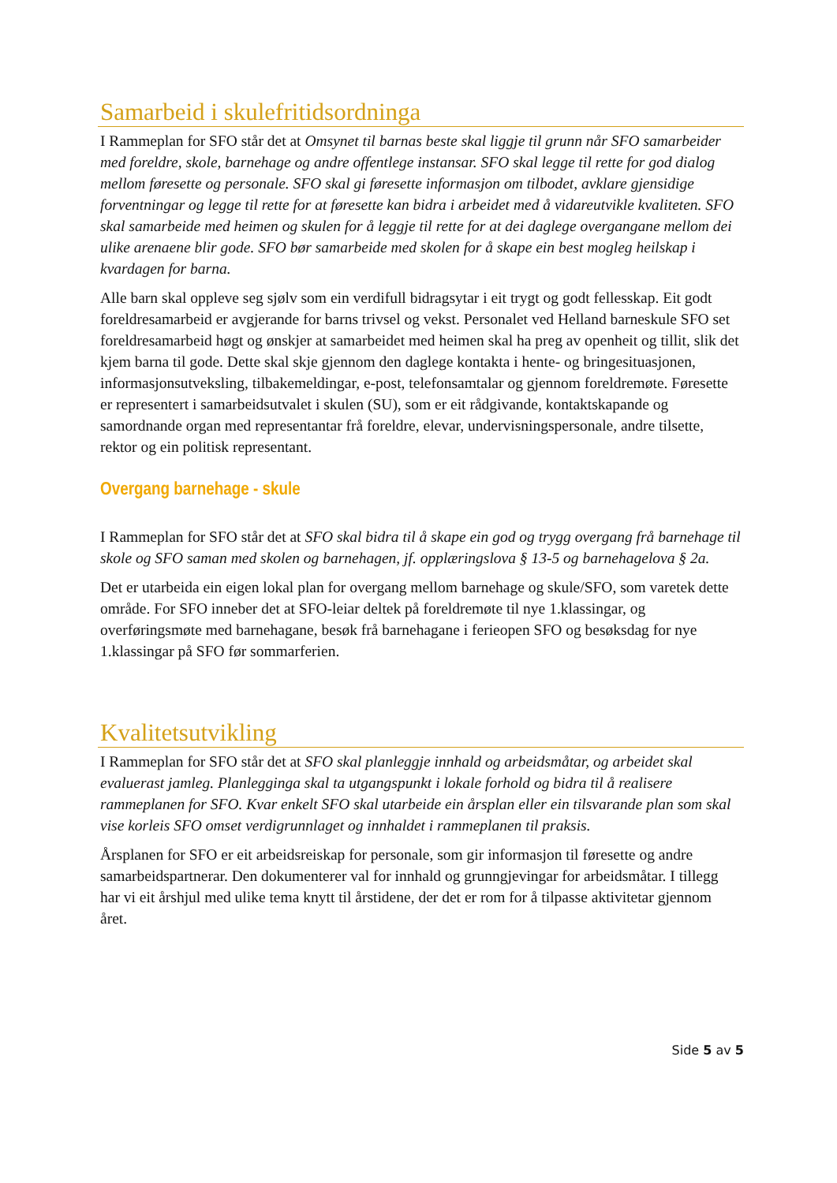Samarbeid i skulefritidsordninga
I Rammeplan for SFO står det at Omsynet til barnas beste skal liggje til grunn når SFO samarbeider med foreldre, skole, barnehage og andre offentlege instansar. SFO skal legge til rette for god dialog mellom føresette og personale. SFO skal gi føresette informasjon om tilbodet, avklare gjensidige forventningar og legge til rette for at føresette kan bidra i arbeidet med å vidareutvikle kvaliteten. SFO skal samarbeide med heimen og skulen for å leggje til rette for at dei daglege overgangane mellom dei ulike arenaene blir gode. SFO bør samarbeide med skolen for å skape ein best mogleg heilskap i kvardagen for barna.
Alle barn skal oppleve seg sjølv som ein verdifull bidragsytar i eit trygt og godt fellesskap. Eit godt foreldresamarbeid er avgjerande for barns trivsel og vekst. Personalet ved Helland barneskule SFO set foreldresamarbeid høgt og ønskjer at samarbeidet med heimen skal ha preg av openheit og tillit, slik det kjem barna til gode. Dette skal skje gjennom den daglege kontakta i hente- og bringesituasjonen, informasjonsutveksling, tilbakemeldingar, e-post, telefonsamtalar og gjennom foreldremøte. Føresette er representert i samarbeidsutvalet i skulen (SU), som er eit rådgivande, kontaktskapande og samordnande organ med representantar frå foreldre, elevar, undervisningspersonale, andre tilsette, rektor og ein politisk representant.
Overgang barnehage - skule
I Rammeplan for SFO står det at SFO skal bidra til å skape ein god og trygg overgang frå barnehage til skole og SFO saman med skolen og barnehagen, jf. opplæringslova § 13-5 og barnehagelova § 2a.
Det er utarbeida ein eigen lokal plan for overgang mellom barnehage og skule/SFO, som varetek dette område. For SFO inneber det at SFO-leiar deltek på foreldremøte til nye 1.klassingar, og overføringsmøte med barnehagane, besøk frå barnehagane i ferieopen SFO og besøksdag for nye 1.klassingar på SFO før sommarferien.
Kvalitetsutvikling
I Rammeplan for SFO står det at SFO skal planleggje innhald og arbeidsmåtar, og arbeidet skal evaluerast jamleg. Planlegginga skal ta utgangspunkt i lokale forhold og bidra til å realisere rammeplanen for SFO. Kvar enkelt SFO skal utarbeide ein årsplan eller ein tilsvarande plan som skal vise korleis SFO omset verdigrunnlaget og innhaldet i rammeplanen til praksis.
Årsplanen for SFO er eit arbeidsreiskap for personale, som gir informasjon til føresette og andre samarbeidspartnerar. Den dokumenterer val for innhald og grunngjevingar for arbeidsmåtar. I tillegg har vi eit årshjul med ulike tema knytt til årstidene, der det er rom for å tilpasse aktivitetar gjennom året.
Side 5 av 5